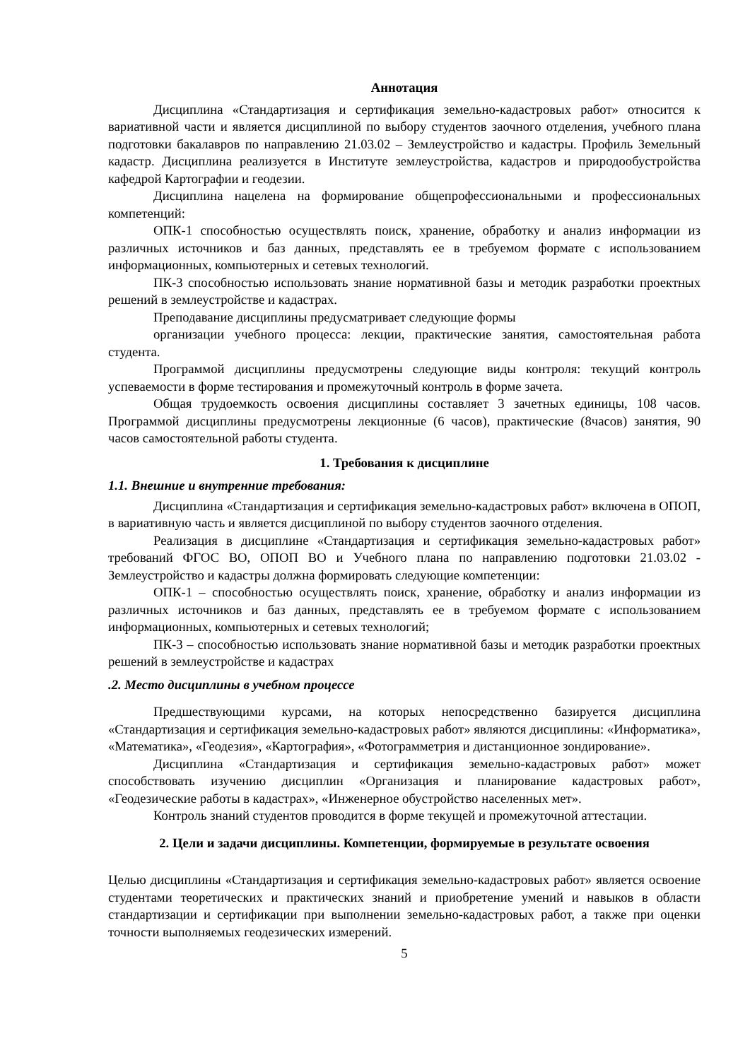Аннотация
Дисциплина «Стандартизация и сертификация земельно-кадастровых работ» относится к вариативной части и является дисциплиной по выбору студентов заочного отделения, учебного плана подготовки бакалавров по направлению 21.03.02 – Землеустройство и кадастры. Профиль Земельный кадастр. Дисциплина реализуется в Институте землеустройства, кадастров и природообустройства кафедрой Картографии и геодезии.
Дисциплина нацелена на формирование общепрофессиональными и профессиональных компетенций:
ОПК-1 способностью осуществлять поиск, хранение, обработку и анализ информации из различных источников и баз данных, представлять ее в требуемом формате с использованием информационных, компьютерных и сетевых технологий.
ПК-3 способностью использовать знание нормативной базы и методик разработки проектных решений в землеустройстве и кадастрах.
Преподавание дисциплины предусматривает следующие формы
организации учебного процесса: лекции, практические занятия, самостоятельная работа студента.
Программой дисциплины предусмотрены следующие виды контроля: текущий контроль успеваемости в форме тестирования и промежуточный контроль в форме зачета.
Общая трудоемкость освоения дисциплины составляет 3 зачетных единицы, 108 часов. Программой дисциплины предусмотрены лекционные (6 часов), практические (8часов) занятия, 90 часов самостоятельной работы студента.
1. Требования к дисциплине
1.1. Внешние и внутренние требования:
Дисциплина «Стандартизация и сертификация земельно-кадастровых работ» включена в ОПОП, в вариативную часть и является дисциплиной по выбору студентов заочного отделения.
Реализация в дисциплине «Стандартизация и сертификация земельно-кадастровых работ» требований ФГОС ВО, ОПОП ВО и Учебного плана по направлению подготовки 21.03.02 - Землеустройство и кадастры должна формировать следующие компетенции:
ОПК-1 – способностью осуществлять поиск, хранение, обработку и анализ информации из различных источников и баз данных, представлять ее в требуемом формате с использованием информационных, компьютерных и сетевых технологий;
ПК-3 – способностью использовать знание нормативной базы и методик разработки проектных решений в землеустройстве и кадастрах
.2. Место дисциплины в учебном процессе
Предшествующими курсами, на которых непосредственно базируется дисциплина «Стандартизация и сертификация земельно-кадастровых работ» являются дисциплины: «Информатика», «Математика», «Геодезия», «Картография», «Фотограмметрия и дистанционное зондирование».
Дисциплина «Стандартизация и сертификация земельно-кадастровых работ» может способствовать изучению дисциплин «Организация и планирование кадастровых работ», «Геодезические работы в кадастрах», «Инженерное обустройство населенных мет».
Контроль знаний студентов проводится в форме текущей и промежуточной аттестации.
2. Цели и задачи дисциплины. Компетенции, формируемые в результате освоения
Целью дисциплины «Стандартизация и сертификация земельно-кадастровых работ» является освоение студентами теоретических и практических знаний и приобретение умений и навыков в области стандартизации и сертификации при выполнении земельно-кадастровых работ, а также при оценки точности выполняемых геодезических измерений.
5